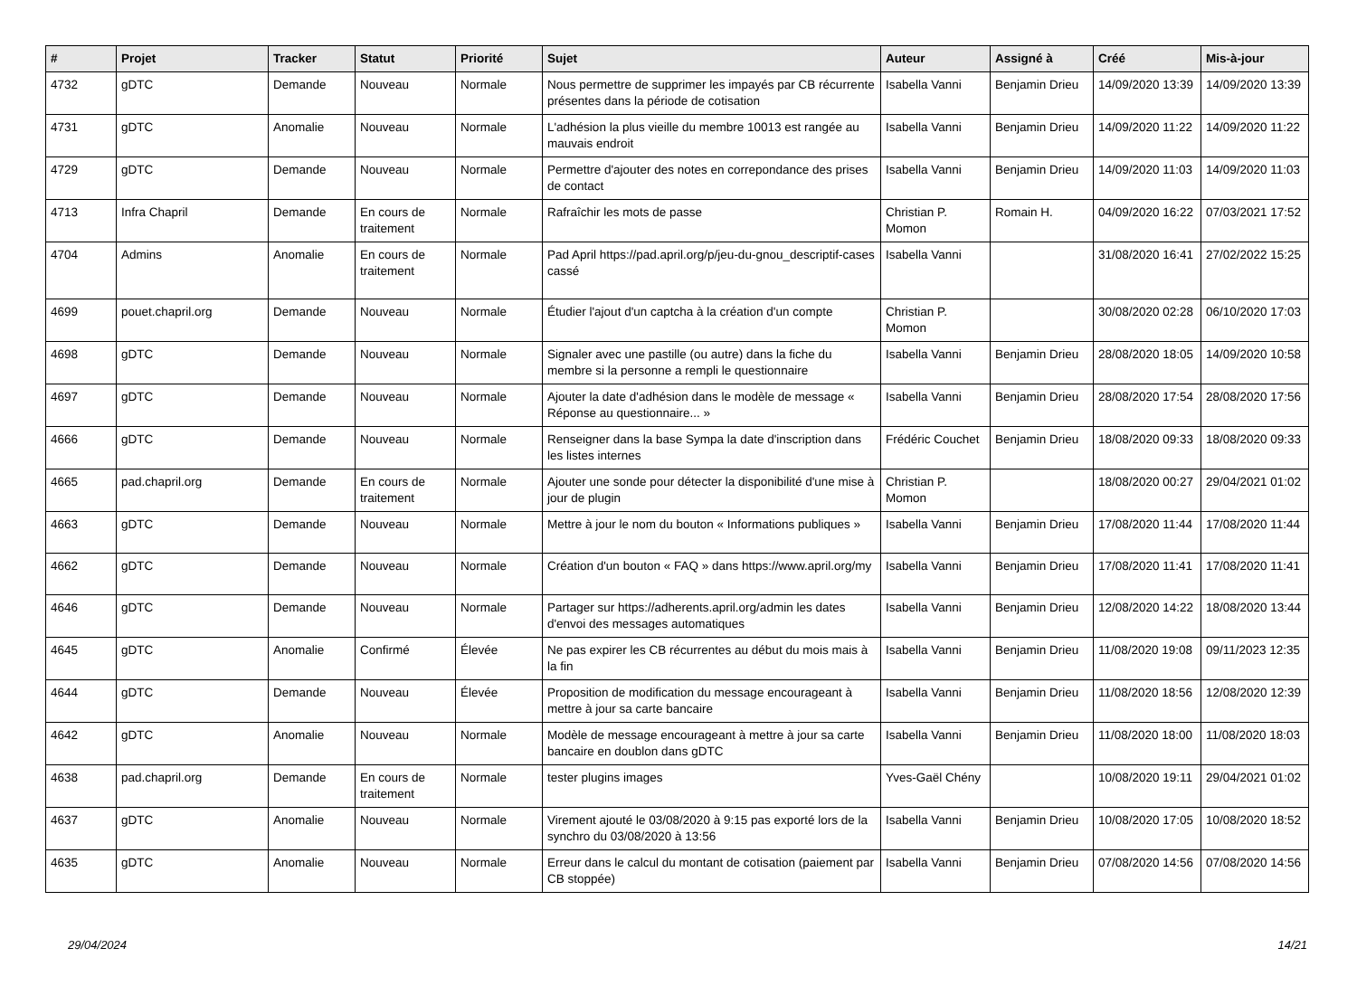| # | Projet | Tracker | Statut | Priorité | Sujet | Auteur | Assigné à | Créé | Mis-à-jour |
| --- | --- | --- | --- | --- | --- | --- | --- | --- | --- |
| 4732 | gDTC | Demande | Nouveau | Normale | Nous permettre de supprimer les impayés par CB récurrente présentes dans la période de cotisation | Isabella Vanni | Benjamin Drieu | 14/09/2020 13:39 | 14/09/2020 13:39 |
| 4731 | gDTC | Anomalie | Nouveau | Normale | L'adhésion la plus vieille du membre 10013 est rangée au mauvais endroit | Isabella Vanni | Benjamin Drieu | 14/09/2020 11:22 | 14/09/2020 11:22 |
| 4729 | gDTC | Demande | Nouveau | Normale | Permettre d'ajouter des notes en correpondance des prises de contact | Isabella Vanni | Benjamin Drieu | 14/09/2020 11:03 | 14/09/2020 11:03 |
| 4713 | Infra Chapril | Demande | En cours de traitement | Normale | Rafraîchir les mots de passe | Christian P. Momon | Romain H. | 04/09/2020 16:22 | 07/03/2021 17:52 |
| 4704 | Admins | Anomalie | En cours de traitement | Normale | Pad April https://pad.april.org/p/jeu-du-gnou_descriptif-cases cassé | Isabella Vanni | | 31/08/2020 16:41 | 27/02/2022 15:25 |
| 4699 | pouet.chapril.org | Demande | Nouveau | Normale | Étudier l'ajout d'un captcha à la création d'un compte | Christian P. Momon | | 30/08/2020 02:28 | 06/10/2020 17:03 |
| 4698 | gDTC | Demande | Nouveau | Normale | Signaler avec une pastille (ou autre) dans la fiche du membre si la personne a rempli le questionnaire | Isabella Vanni | Benjamin Drieu | 28/08/2020 18:05 | 14/09/2020 10:58 |
| 4697 | gDTC | Demande | Nouveau | Normale | Ajouter la date d'adhésion dans le modèle de message « Réponse au questionnaire... » | Isabella Vanni | Benjamin Drieu | 28/08/2020 17:54 | 28/08/2020 17:56 |
| 4666 | gDTC | Demande | Nouveau | Normale | Renseigner dans la base Sympa la date d'inscription dans les listes internes | Frédéric Couchet | Benjamin Drieu | 18/08/2020 09:33 | 18/08/2020 09:33 |
| 4665 | pad.chapril.org | Demande | En cours de traitement | Normale | Ajouter une sonde pour détecter la disponibilité d'une mise à jour de plugin | Christian P. Momon | | 18/08/2020 00:27 | 29/04/2021 01:02 |
| 4663 | gDTC | Demande | Nouveau | Normale | Mettre à jour le nom du bouton « Informations publiques » | Isabella Vanni | Benjamin Drieu | 17/08/2020 11:44 | 17/08/2020 11:44 |
| 4662 | gDTC | Demande | Nouveau | Normale | Création d'un bouton « FAQ » dans https://www.april.org/my | Isabella Vanni | Benjamin Drieu | 17/08/2020 11:41 | 17/08/2020 11:41 |
| 4646 | gDTC | Demande | Nouveau | Normale | Partager sur https://adherents.april.org/admin les dates d'envoi des messages automatiques | Isabella Vanni | Benjamin Drieu | 12/08/2020 14:22 | 18/08/2020 13:44 |
| 4645 | gDTC | Anomalie | Confirmé | Élevée | Ne pas expirer les CB récurrentes au début du mois mais à la fin | Isabella Vanni | Benjamin Drieu | 11/08/2020 19:08 | 09/11/2023 12:35 |
| 4644 | gDTC | Demande | Nouveau | Élevée | Proposition de modification du message encourageant à mettre à jour sa carte bancaire | Isabella Vanni | Benjamin Drieu | 11/08/2020 18:56 | 12/08/2020 12:39 |
| 4642 | gDTC | Anomalie | Nouveau | Normale | Modèle de message encourageant à mettre à jour sa carte bancaire en doublon dans gDTC | Isabella Vanni | Benjamin Drieu | 11/08/2020 18:00 | 11/08/2020 18:03 |
| 4638 | pad.chapril.org | Demande | En cours de traitement | Normale | tester plugins images | Yves-Gaël Chény | | 10/08/2020 19:11 | 29/04/2021 01:02 |
| 4637 | gDTC | Anomalie | Nouveau | Normale | Virement ajouté le 03/08/2020 à 9:15 pas exporté lors de la synchro du 03/08/2020 à 13:56 | Isabella Vanni | Benjamin Drieu | 10/08/2020 17:05 | 10/08/2020 18:52 |
| 4635 | gDTC | Anomalie | Nouveau | Normale | Erreur dans le calcul du montant de cotisation (paiement par CB stoppée) | Isabella Vanni | Benjamin Drieu | 07/08/2020 14:56 | 07/08/2020 14:56 |
29/04/2024 14/21